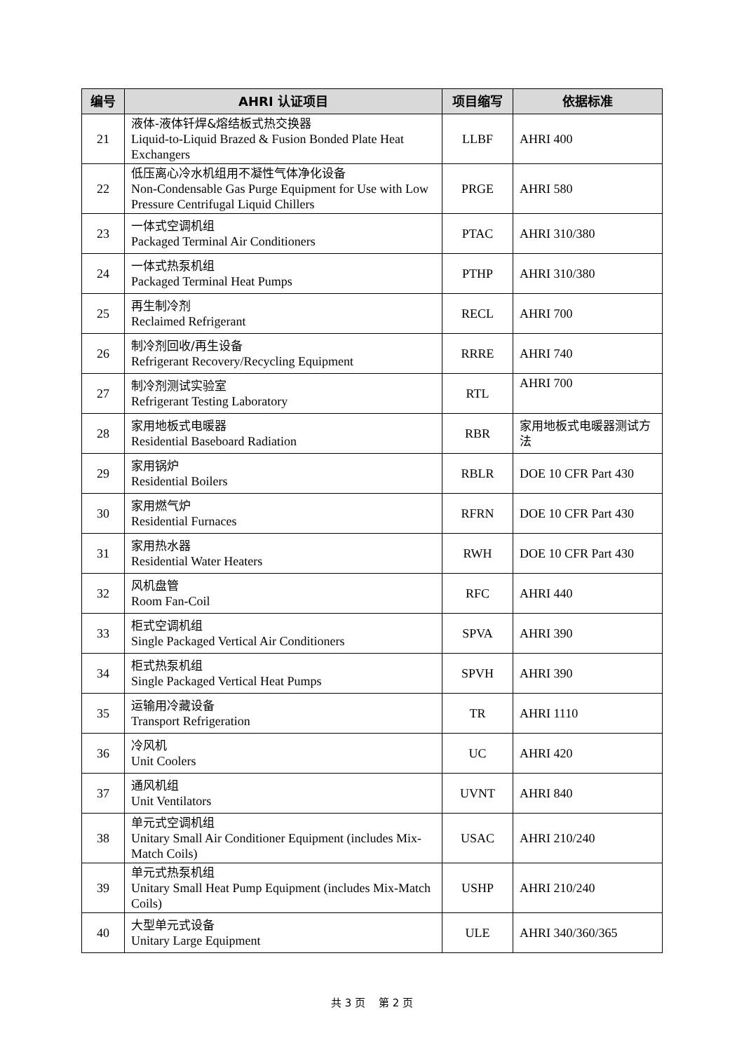| 编号 | AHRI 认证项目 | 项目缩写 | 依据标准 |
| --- | --- | --- | --- |
| 21 | 液体-液体钎焊&熔结板式热交换器 Liquid-to-Liquid Brazed & Fusion Bonded Plate Heat Exchangers | LLBF | AHRI 400 |
| 22 | 低压离心冷水机组用不凝性气体净化设备 Non-Condensable Gas Purge Equipment for Use with Low Pressure Centrifugal Liquid Chillers | PRGE | AHRI 580 |
| 23 | 一体式空调机组 Packaged Terminal Air Conditioners | PTAC | AHRI 310/380 |
| 24 | 一体式热泵机组 Packaged Terminal Heat Pumps | PTHP | AHRI 310/380 |
| 25 | 再生制冷剂 Reclaimed Refrigerant | RECL | AHRI 700 |
| 26 | 制冷剂回收/再生设备 Refrigerant Recovery/Recycling Equipment | RRRE | AHRI 740 |
| 27 | 制冷剂测试实验室 Refrigerant Testing Laboratory | RTL | AHRI 700 |
| 28 | 家用地板式电暖器 Residential Baseboard Radiation | RBR | 家用地板式电暖器测试方法 |
| 29 | 家用锅炉 Residential Boilers | RBLR | DOE 10 CFR Part 430 |
| 30 | 家用燃气炉 Residential Furnaces | RFRN | DOE 10 CFR Part 430 |
| 31 | 家用热水器 Residential Water Heaters | RWH | DOE 10 CFR Part 430 |
| 32 | 风机盘管 Room Fan-Coil | RFC | AHRI 440 |
| 33 | 柜式空调机组 Single Packaged Vertical Air Conditioners | SPVA | AHRI 390 |
| 34 | 柜式热泵机组 Single Packaged Vertical Heat Pumps | SPVH | AHRI 390 |
| 35 | 运输用冷藏设备 Transport Refrigeration | TR | AHRI 1110 |
| 36 | 冷风机 Unit Coolers | UC | AHRI 420 |
| 37 | 通风机组 Unit Ventilators | UVNT | AHRI 840 |
| 38 | 单元式空调机组 Unitary Small Air Conditioner Equipment (includes Mix-Match Coils) | USAC | AHRI 210/240 |
| 39 | 单元式热泵机组 Unitary Small Heat Pump Equipment (includes Mix-Match Coils) | USHP | AHRI 210/240 |
| 40 | 大型单元式设备 Unitary Large Equipment | ULE | AHRI 340/360/365 |
共 3 页 第 2 页